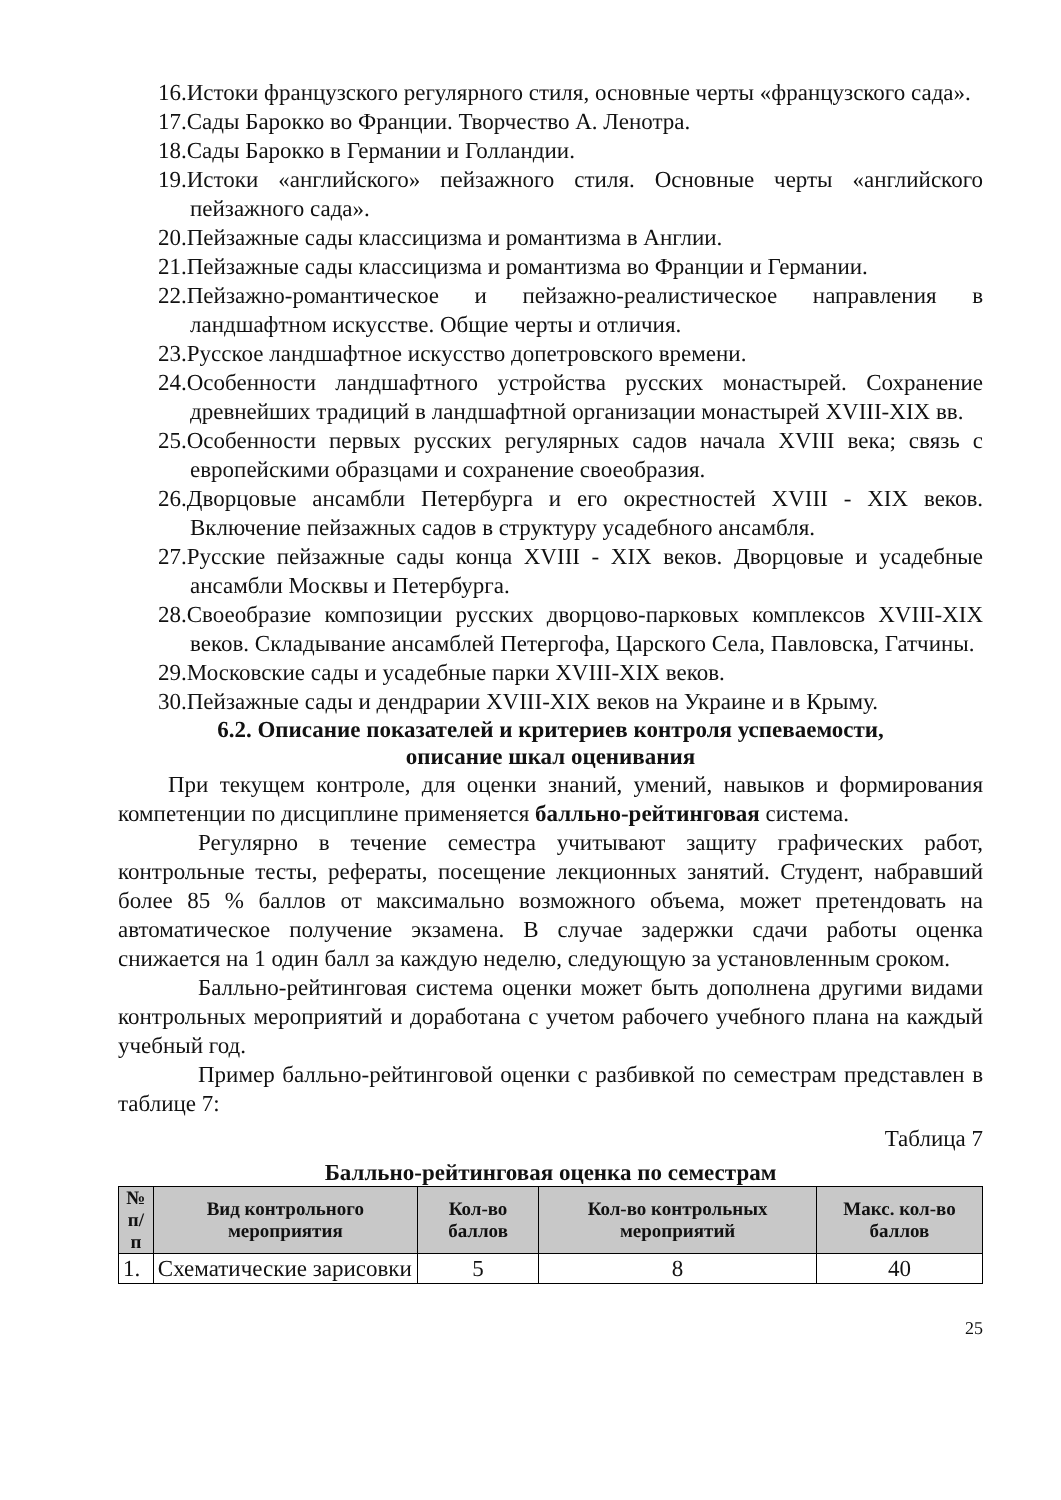16.Истоки французского регулярного стиля, основные черты «французского сада».
17.Сады Барокко во Франции. Творчество А. Ленотра.
18.Сады Барокко в Германии и Голландии.
19.Истоки «английского» пейзажного стиля. Основные черты «английского пейзажного сада».
20.Пейзажные сады классицизма и романтизма в Англии.
21.Пейзажные сады классицизма и романтизма во Франции и Германии.
22.Пейзажно-романтическое и пейзажно-реалистическое направления в ландшафтном искусстве. Общие черты и отличия.
23.Русское ландшафтное искусство допетровского времени.
24.Особенности ландшафтного устройства русских монастырей. Сохранение древнейших традиций в ландшафтной организации монастырей XVIII-XIX вв.
25.Особенности первых русских регулярных садов начала XVIII века; связь с европейскими образцами и сохранение своеобразия.
26.Дворцовые ансамбли Петербурга и его окрестностей XVIII - XIX веков. Включение пейзажных садов в структуру усадебного ансамбля.
27.Русские пейзажные сады конца XVIII - XIX веков. Дворцовые и усадебные ансамбли Москвы и Петербурга.
28.Своеобразие композиции русских дворцово-парковых комплексов XVIII-XIX веков. Складывание ансамблей Петергофа, Царского Села, Павловска, Гатчины.
29.Московские сады и усадебные парки XVIII-XIX веков.
30.Пейзажные сады и дендрарии XVIII-XIX веков на Украине и в Крыму.
6.2. Описание показателей и критериев контроля успеваемости,
описание шкал оценивания
При текущем контроле, для оценки знаний, умений, навыков и формирования компетенции по дисциплине применяется балльно-рейтинговая система.
Регулярно в течение семестра учитывают защиту графических работ, контрольные тесты, рефераты, посещение лекционных занятий. Студент, набравший более 85 % баллов от максимально возможного объема, может претендовать на автоматическое получение экзамена. В случае задержки сдачи работы оценка снижается на 1 один балл за каждую неделю, следующую за установленным сроком.
Балльно-рейтинговая система оценки может быть дополнена другими видами контрольных мероприятий и доработана с учетом рабочего учебного плана на каждый учебный год.
Пример балльно-рейтинговой оценки с разбивкой по семестрам представлен в таблице 7:
Таблица 7
Балльно-рейтинговая оценка по семестрам
| № п/п | Вид контрольного мероприятия | Кол-во баллов | Кол-во контрольных мероприятий | Макс. кол-во баллов |
| --- | --- | --- | --- | --- |
| 1. | Схематические зарисовки | 5 | 8 | 40 |
25